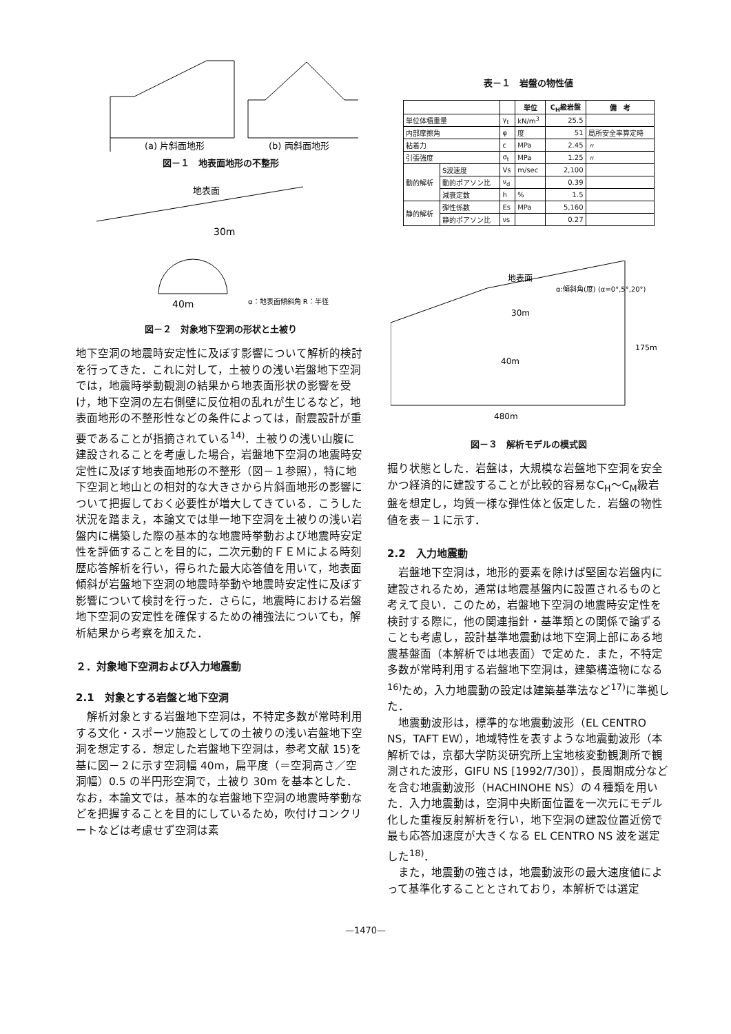(a) 片斜面地形
(b) 両斜面地形
図－１　地表面地形の不整形
地表面
30m
40m
α：地表面傾斜角 R：半径
図－２　対象地下空洞の形状と土被り
地下空洞の地震時安定性に及ぼす影響について解析的検討を行ってきた．これに対して，土被りの浅い岩盤地下空洞では，地震時挙動観測の結果から地表面形状の影響を受け，地下空洞の左右側壁に反位相の乱れが生じるなど，地表面地形の不整形性などの条件によっては，耐震設計が重要であることが指摘されている<sup>14)</sup>．土被りの浅い山腹に建設されることを考慮した場合，岩盤地下空洞の地震時安定性に及ぼす地表面地形の不整形（図－１参照），特に地下空洞と地山との相対的な大きさから片斜面地形の影響について把握しておく必要性が増大してきている．こうした状況を踏まえ，本論文では単一地下空洞を土被りの浅い岩盤内に構築した際の基本的な地震時挙動および地震時安定性を評価することを目的に，二次元動的ＦＥＭによる時刻歴応答解析を行い，得られた最大応答値を用いて，地表面傾斜が岩盤地下空洞の地震時挙動や地震時安定性に及ぼす影響について検討を行った．さらに，地震時における岩盤地下空洞の安定性を確保するための補強法についても，解析結果から考察を加えた．
２．対象地下空洞および入力地震動
2.1　対象とする岩盤と地下空洞
　解析対象とする岩盤地下空洞は，不特定多数が常時利用する文化・スポーツ施設としての土被りの浅い岩盤地下空洞を想定する．想定した岩盤地下空洞は，参考文献 15)を基に図－２に示す空洞幅 40m，扁平度（＝空洞高さ／空洞幅）0.5 の半円形空洞で，土被り 30m を基本とした．なお，本論文では，基本的な岩盤地下空洞の地震時挙動などを把握することを目的にしているため，吹付けコンクリートなどは考慮せず空洞は素
表－１　岩盤の物性値
| | | | 単位 | C<sub>H</sub>級岩盤 | 備 考 |
| --- | --- | --- | --- | --- | --- |
| 単位体積重量 | | γ<sub>t</sub> | kN/m<sup>3</sup> | 25.5 | |
| 内部摩擦角 | | φ | 度 | 51 | 局所安全率算定時 |
| 粘着力 | | c | MPa | 2.45 | 〃 |
| 引張強度 | | σ<sub>t</sub> | MPa | 1.25 | 〃 |
| 動的解析 | S波速度 | Vs | m/sec | 2,100 | |
| | 動的ポアソン比 | ν<sub>d</sub> | | 0.39 | |
| | 減衰定数 | h | % | 1.5 | |
| 静的解析 | 弾性係数 | Es | MPa | 5,160 | |
| | 静的ポアソン比 | νs | | 0.27 | |
地表面
α:傾斜角(度) (α=0°,5°,20°)
30m
40m
175m
480m
図－３　解析モデルの模式図
掘り状態とした．岩盤は，大規模な岩盤地下空洞を安全かつ経済的に建設することが比較的容易なC<sub>H</sub>～C<sub>M</sub>級岩盤を想定し，均質一様な弾性体と仮定した．岩盤の物性値を表－１に示す．
2.2　入力地震動
　岩盤地下空洞は，地形的要素を除けば堅固な岩盤内に建設されるため，通常は地震基盤内に設置されるものと考えて良い．このため，岩盤地下空洞の地震時安定性を検討する際に，他の関連指針・基準類との関係で論ずることも考慮し，設計基準地震動は地下空洞上部にある地震基盤面（本解析では地表面）で定めた．また，不特定多数が常時利用する岩盤地下空洞は，建築構造物になる<sup>16)</sup>ため，入力地震動の設定は建築基準法など<sup>17)</sup>に準拠した．
　地震動波形は，標準的な地震動波形（EL CENTRO NS，TAFT EW），地域特性を表すような地震動波形（本解析では，京都大学防災研究所上宝地核変動観測所で観測された波形，GIFU NS [1992/7/30]），長周期成分などを含む地震動波形（HACHINOHE NS）の４種類を用いた．入力地震動は，空洞中央断面位置を一次元にモデル化した重複反射解析を行い，地下空洞の建設位置近傍で最も応答加速度が大きくなる EL CENTRO NS 波を選定した<sup>18)</sup>．
　また，地震動の強さは，地震動波形の最大速度値によって基準化することとされており，本解析では選定
—1470—